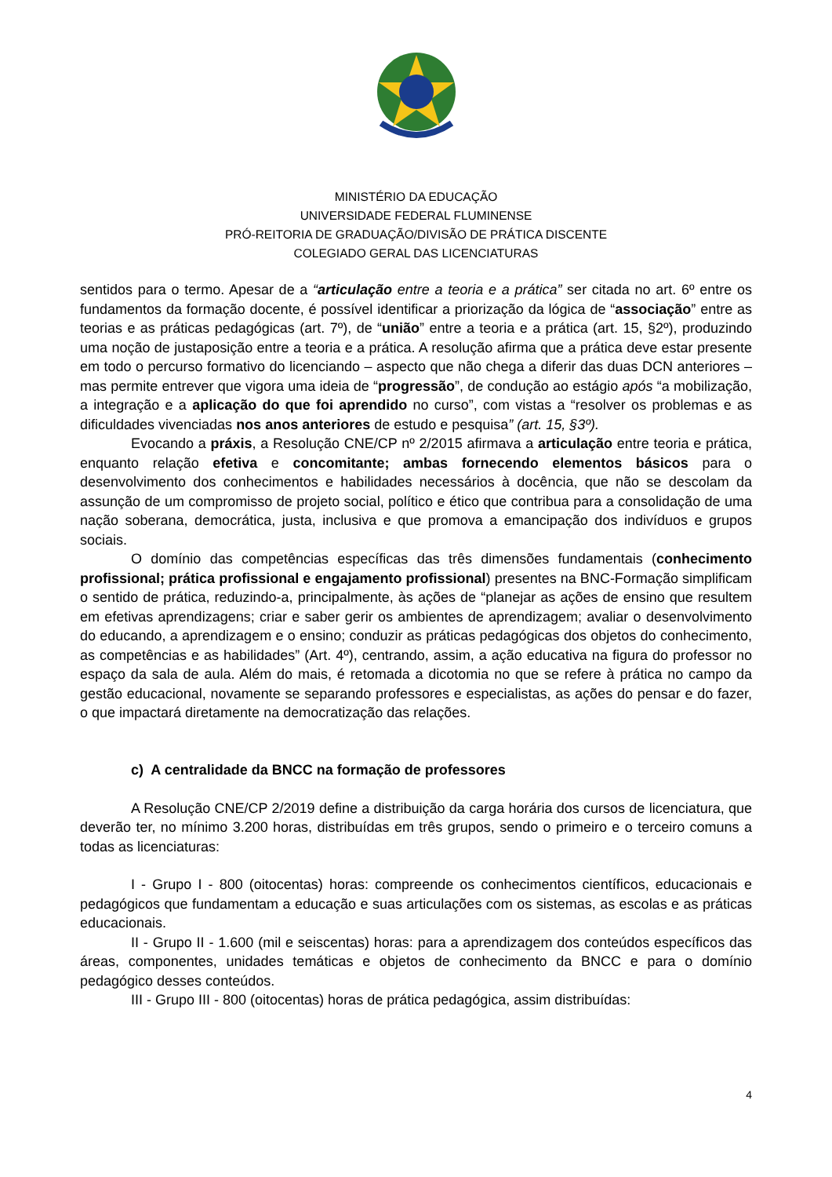MINISTÉRIO DA EDUCAÇÃO
UNIVERSIDADE FEDERAL FLUMINENSE
PRÓ-REITORIA DE GRADUAÇÃO/DIVISÃO DE PRÁTICA DISCENTE
COLEGIADO GERAL DAS LICENCIATURAS
sentidos para o termo. Apesar de a “articulação entre a teoria e a prática” ser citada no art. 6º entre os fundamentos da formação docente, é possível identificar a priorização da lógica de “associação” entre as teorias e as práticas pedagógicas (art. 7º), de “união” entre a teoria e a prática (art. 15, §2º), produzindo uma noção de justaposição entre a teoria e a prática. A resolução afirma que a prática deve estar presente em todo o percurso formativo do licenciando – aspecto que não chega a diferir das duas DCN anteriores – mas permite entrever que vigora uma ideia de “progressão”, de condução ao estágio após “a mobilização, a integração e a aplicação do que foi aprendido no curso”, com vistas a “resolver os problemas e as dificuldades vivenciadas nos anos anteriores de estudo e pesquisa” (art. 15, §3º).
Evocando a práxis, a Resolução CNE/CP nº 2/2015 afirmava a articulação entre teoria e prática, enquanto relação efetiva e concomitante; ambas fornecendo elementos básicos para o desenvolvimento dos conhecimentos e habilidades necessários à docência, que não se descolam da assunção de um compromisso de projeto social, político e ético que contribua para a consolidação de uma nação soberana, democrática, justa, inclusiva e que promova a emancipação dos indivíduos e grupos sociais.
O domínio das competências específicas das três dimensões fundamentais (conhecimento profissional; prática profissional e engajamento profissional) presentes na BNC-Formação simplificam o sentido de prática, reduzindo-a, principalmente, às ações de “planejar as ações de ensino que resultem em efetivas aprendizagens; criar e saber gerir os ambientes de aprendizagem; avaliar o desenvolvimento do educando, a aprendizagem e o ensino; conduzir as práticas pedagógicas dos objetos do conhecimento, as competências e as habilidades” (Art. 4º), centrando, assim, a ação educativa na figura do professor no espaço da sala de aula. Além do mais, é retomada a dicotomia no que se refere à prática no campo da gestão educacional, novamente se separando professores e especialistas, as ações do pensar e do fazer, o que impactará diretamente na democratização das relações.
c) A centralidade da BNCC na formação de professores
A Resolução CNE/CP 2/2019 define a distribuição da carga horária dos cursos de licenciatura, que deverão ter, no mínimo 3.200 horas, distribuídas em três grupos, sendo o primeiro e o terceiro comuns a todas as licenciaturas:
I - Grupo I - 800 (oitocentas) horas: compreende os conhecimentos científicos, educacionais e pedagógicos que fundamentam a educação e suas articulações com os sistemas, as escolas e as práticas educacionais.
II - Grupo II - 1.600 (mil e seiscentas) horas: para a aprendizagem dos conteúdos específicos das áreas, componentes, unidades temáticas e objetos de conhecimento da BNCC e para o domínio pedagógico desses conteúdos.
III - Grupo III - 800 (oitocentas) horas de prática pedagógica, assim distribuídas:
4